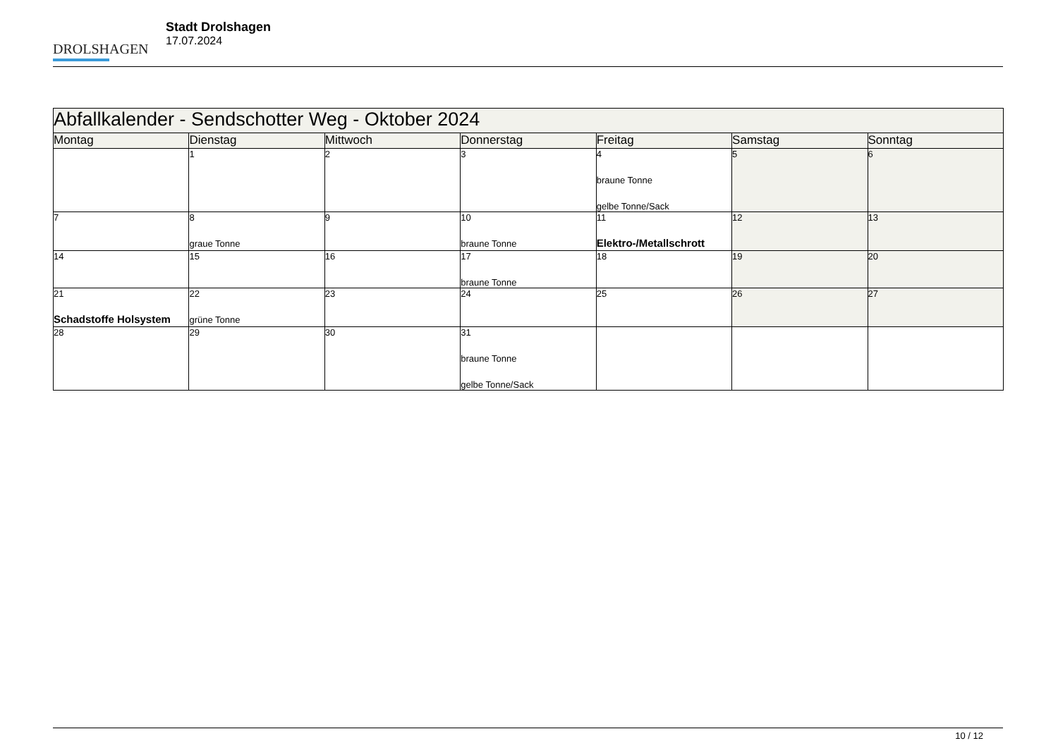DROLSHAGEN
Stadt Drolshagen
17.07.2024
| Abfallkalender - Sendschotter Weg - Oktober 2024 | | | | | | |
| --- | --- | --- | --- | --- | --- | --- |
| Montag | Dienstag | Mittwoch | Donnerstag | Freitag | Samstag | Sonntag |
| | 1 | 2 | 3 | 4 braune Tonne gelbe Tonne/Sack | 5 | 6 |
| 7 | 8 graue Tonne | 9 | 10 braune Tonne | 11 Elektro-/Metallschrott | 12 | 13 |
| 14 | 15 | 16 | 17 braune Tonne | 18 | 19 | 20 |
| 21 Schadstoffe Holsystem | 22 grüne Tonne | 23 | 24 | 25 | 26 | 27 |
| 28 | 29 | 30 | 31 braune Tonne gelbe Tonne/Sack | | | |
10 / 12